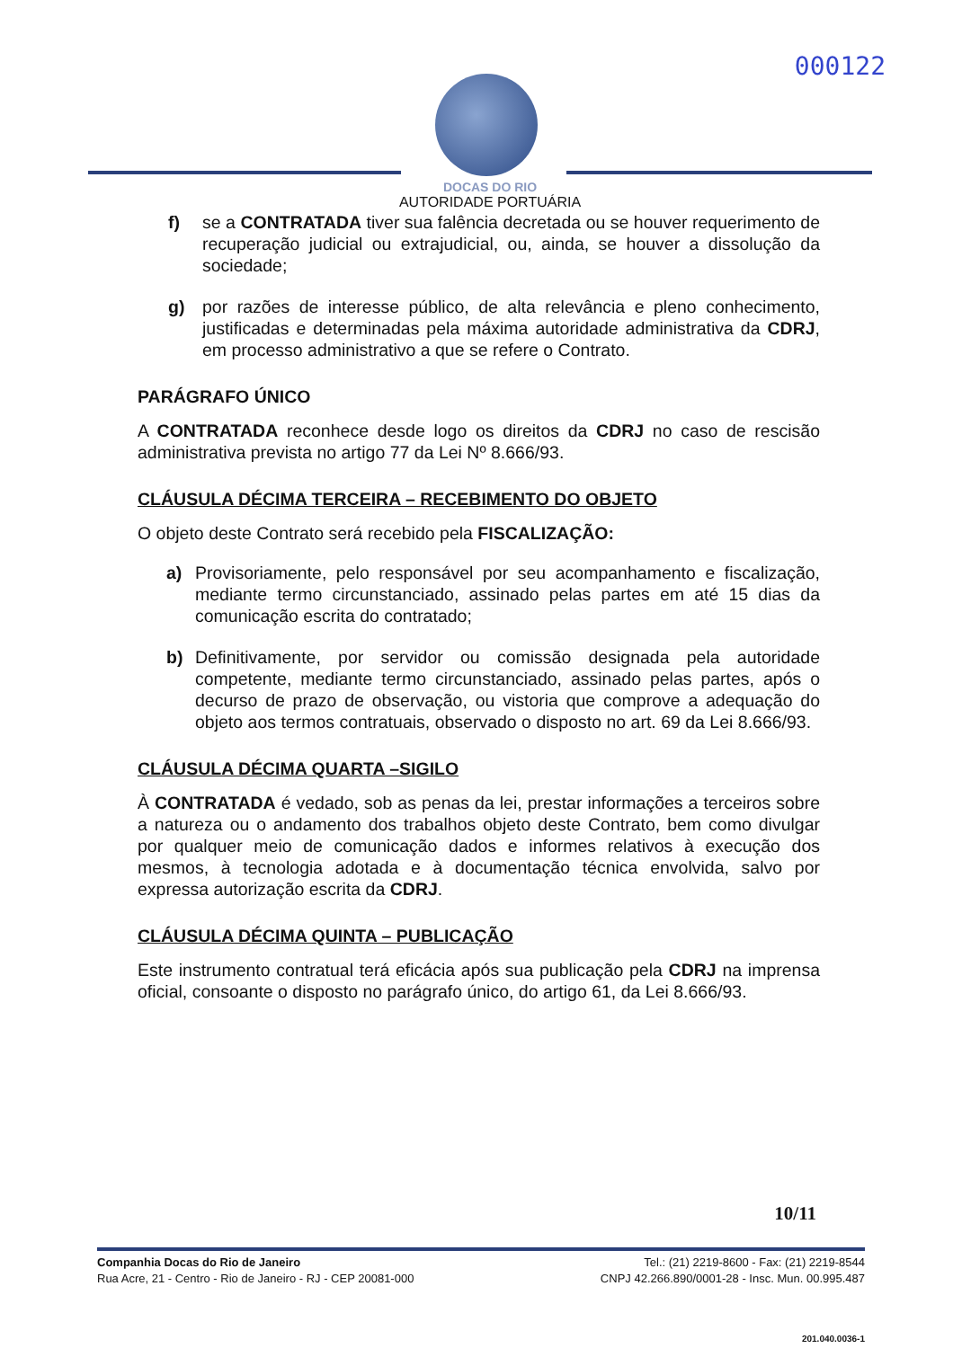000122
DOCAS DO RIO
AUTORIDADE PORTUÁRIA
f) se a CONTRATADA tiver sua falência decretada ou se houver requerimento de recuperação judicial ou extrajudicial, ou, ainda, se houver a dissolução da sociedade;
g) por razões de interesse público, de alta relevância e pleno conhecimento, justificadas e determinadas pela máxima autoridade administrativa da CDRJ, em processo administrativo a que se refere o Contrato.
PARÁGRAFO ÚNICO
A CONTRATADA reconhece desde logo os direitos da CDRJ no caso de rescisão administrativa prevista no artigo 77 da Lei Nº 8.666/93.
CLÁUSULA DÉCIMA TERCEIRA – RECEBIMENTO DO OBJETO
O objeto deste Contrato será recebido pela FISCALIZAÇÃO:
a) Provisoriamente, pelo responsável por seu acompanhamento e fiscalização, mediante termo circunstanciado, assinado pelas partes em até 15 dias da comunicação escrita do contratado;
b) Definitivamente, por servidor ou comissão designada pela autoridade competente, mediante termo circunstanciado, assinado pelas partes, após o decurso de prazo de observação, ou vistoria que comprove a adequação do objeto aos termos contratuais, observado o disposto no art. 69 da Lei 8.666/93.
CLÁUSULA DÉCIMA QUARTA –SIGILO
À CONTRATADA é vedado, sob as penas da lei, prestar informações a terceiros sobre a natureza ou o andamento dos trabalhos objeto deste Contrato, bem como divulgar por qualquer meio de comunicação dados e informes relativos à execução dos mesmos, à tecnologia adotada e à documentação técnica envolvida, salvo por expressa autorização escrita da CDRJ.
CLÁUSULA DÉCIMA QUINTA – PUBLICAÇÃO
Este instrumento contratual terá eficácia após sua publicação pela CDRJ na imprensa oficial, consoante o disposto no parágrafo único, do artigo 61, da Lei 8.666/93.
10/11
Companhia Docas do Rio de Janeiro
Rua Acre, 21 - Centro - Rio de Janeiro - RJ - CEP 20081-000
Tel.: (21) 2219-8600 - Fax: (21) 2219-8544
CNPJ 42.266.890/0001-28 - Insc. Mun. 00.995.487
201.040.0036-1